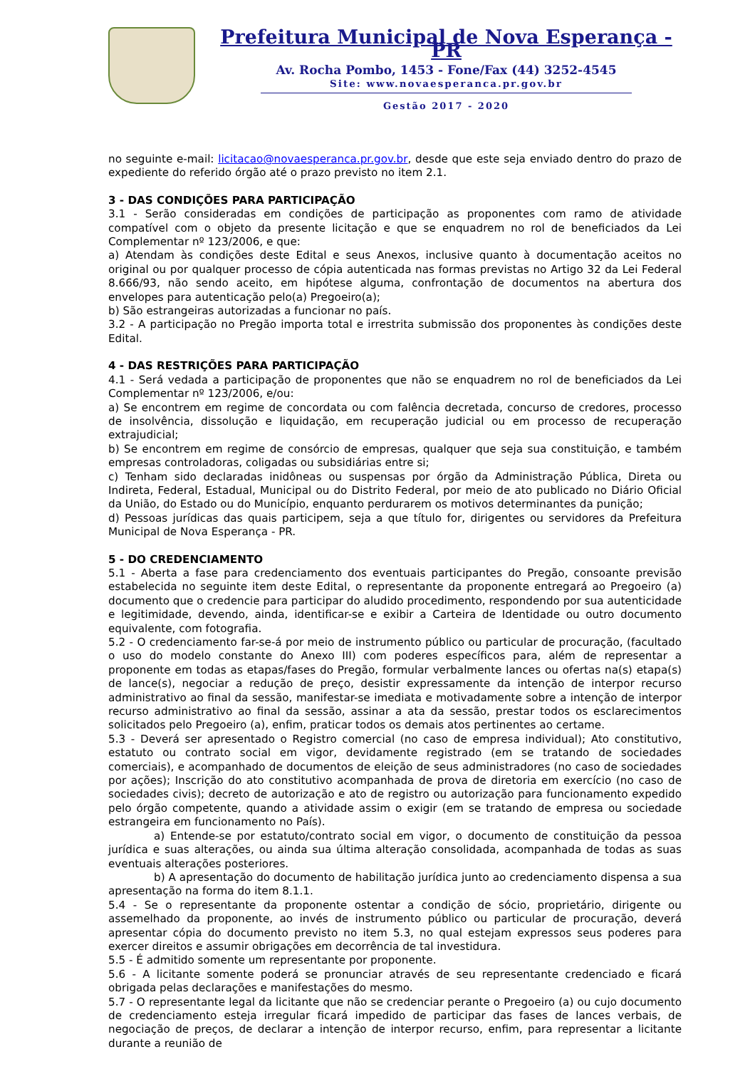Prefeitura Municipal de Nova Esperança - PR
Av. Rocha Pombo, 1453 - Fone/Fax (44) 3252-4545
Site: www.novaesperanca.pr.gov.br
Gestão 2017 - 2020
no seguinte e-mail: licitacao@novaesperanca.pr.gov.br, desde que este seja enviado dentro do prazo de expediente do referido órgão até o prazo previsto no item 2.1.
3 - DAS CONDIÇÕES PARA PARTICIPAÇÃO
3.1 - Serão consideradas em condições de participação as proponentes com ramo de atividade compatível com o objeto da presente licitação e que se enquadrem no rol de beneficiados da Lei Complementar nº 123/2006, e que:
a) Atendam às condições deste Edital e seus Anexos, inclusive quanto à documentação aceitos no original ou por qualquer processo de cópia autenticada nas formas previstas no Artigo 32 da Lei Federal 8.666/93, não sendo aceito, em hipótese alguma, confrontação de documentos na abertura dos envelopes para autenticação pelo(a) Pregoeiro(a);
b) São estrangeiras autorizadas a funcionar no país.
3.2 - A participação no Pregão importa total e irrestrita submissão dos proponentes às condições deste Edital.
4 - DAS RESTRIÇÕES PARA PARTICIPAÇÃO
4.1 - Será vedada a participação de proponentes que não se enquadrem no rol de beneficiados da Lei Complementar nº 123/2006, e/ou:
a) Se encontrem em regime de concordata ou com falência decretada, concurso de credores, processo de insolvência, dissolução e liquidação, em recuperação judicial ou em processo de recuperação extrajudicial;
b) Se encontrem em regime de consórcio de empresas, qualquer que seja sua constituição, e também empresas controladoras, coligadas ou subsidiárias entre si;
c) Tenham sido declaradas inidôneas ou suspensas por órgão da Administração Pública, Direta ou Indireta, Federal, Estadual, Municipal ou do Distrito Federal, por meio de ato publicado no Diário Oficial da União, do Estado ou do Município, enquanto perdurarem os motivos determinantes da punição;
d) Pessoas jurídicas das quais participem, seja a que título for, dirigentes ou servidores da Prefeitura Municipal de Nova Esperança - PR.
5 - DO CREDENCIAMENTO
5.1 - Aberta a fase para credenciamento dos eventuais participantes do Pregão, consoante previsão estabelecida no seguinte item deste Edital, o representante da proponente entregará ao Pregoeiro (a) documento que o credencie para participar do aludido procedimento, respondendo por sua autenticidade e legitimidade, devendo, ainda, identificar-se e exibir a Carteira de Identidade ou outro documento equivalente, com fotografia.
5.2 - O credenciamento far-se-á por meio de instrumento público ou particular de procuração, (facultado o uso do modelo constante do Anexo III) com poderes específicos para, além de representar a proponente em todas as etapas/fases do Pregão, formular verbalmente lances ou ofertas na(s) etapa(s) de lance(s), negociar a redução de preço, desistir expressamente da intenção de interpor recurso administrativo ao final da sessão, manifestar-se imediata e motivadamente sobre a intenção de interpor recurso administrativo ao final da sessão, assinar a ata da sessão, prestar todos os esclarecimentos solicitados pelo Pregoeiro (a), enfim, praticar todos os demais atos pertinentes ao certame.
5.3 - Deverá ser apresentado o Registro comercial (no caso de empresa individual); Ato constitutivo, estatuto ou contrato social em vigor, devidamente registrado (em se tratando de sociedades comerciais), e acompanhado de documentos de eleição de seus administradores (no caso de sociedades por ações); Inscrição do ato constitutivo acompanhada de prova de diretoria em exercício (no caso de sociedades civis); decreto de autorização e ato de registro ou autorização para funcionamento expedido pelo órgão competente, quando a atividade assim o exigir (em se tratando de empresa ou sociedade estrangeira em funcionamento no País).
a) Entende-se por estatuto/contrato social em vigor, o documento de constituição da pessoa jurídica e suas alterações, ou ainda sua última alteração consolidada, acompanhada de todas as suas eventuais alterações posteriores.
b) A apresentação do documento de habilitação jurídica junto ao credenciamento dispensa a sua apresentação na forma do item 8.1.1.
5.4 - Se o representante da proponente ostentar a condição de sócio, proprietário, dirigente ou assemelhado da proponente, ao invés de instrumento público ou particular de procuração, deverá apresentar cópia do documento previsto no item 5.3, no qual estejam expressos seus poderes para exercer direitos e assumir obrigações em decorrência de tal investidura.
5.5 - É admitido somente um representante por proponente.
5.6 - A licitante somente poderá se pronunciar através de seu representante credenciado e ficará obrigada pelas declarações e manifestações do mesmo.
5.7 - O representante legal da licitante que não se credenciar perante o Pregoeiro (a) ou cujo documento de credenciamento esteja irregular ficará impedido de participar das fases de lances verbais, de negociação de preços, de declarar a intenção de interpor recurso, enfim, para representar a licitante durante a reunião de